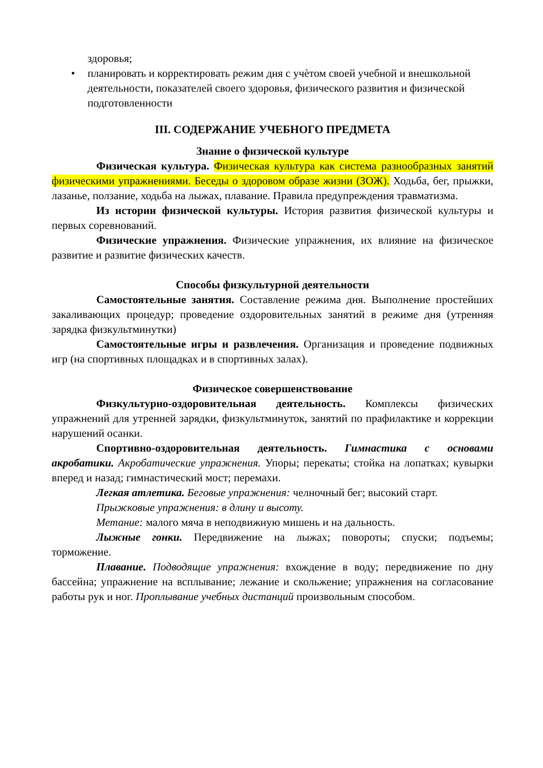здоровья;
• планировать и корректировать режим дня с учѐтом своей учебной и внешкольной деятельности, показателей своего здоровья, физического развития и физической подготовленности
III. СОДЕРЖАНИЕ УЧЕБНОГО ПРЕДМЕТА
Знание о физической культуре
Физическая культура. Физическая культура как система разнообразных занятий физическими упражнениями. Беседы о здоровом образе жизни (ЗОЖ). Ходьба, бег, прыжки, лазанье, ползание, ходьба на лыжах, плавание. Правила предупреждения травматизма.
Из истории физической культуры. История развития физической культуры и первых соревнований.
Физические упражнения. Физические упражнения, их влияние на физическое развитие и развитие физических качеств.
Способы физкультурной деятельности
Самостоятельные занятия. Составление режима дня. Выполнение простейших закаливающих процедур; проведение оздоровительных занятий в режиме дня (утренняя зарядка физкультминутки)
Самостоятельные игры и развлечения. Организация и проведение подвижных игр (на спортивных площадках и в спортивных залах).
Физическое совершенствование
Физкультурно-оздоровительная деятельность. Комплексы физических упражнений для утренней зарядки, физкультминуток, занятий по прафилактике и коррекции нарушений осанки.
Спортивно-оздоровительная деятельность. Гимнастика с основами акробатики. Акробатические упражнения. Упоры; перекаты; стойка на лопатках; кувырки вперед и назад; гимнастический мост; перемахи.
Легкая атлетика. Беговые упражнения: челночный бег; высокий старт.
Прыжковые упражнения: в длину и высоту.
Метание: малого мяча в неподвижную мишень и на дальность.
Лыжные гонки. Передвижение на лыжах; повороты; спуски; подъемы; торможение.
Плавание. Подводящие упражнения: вхождение в воду; передвижение по дну бассейна; упражнение на всплывание; лежание и скольжение; упражнения на согласование работы рук и ног. Проплывание учебных дистанций произвольным способом.